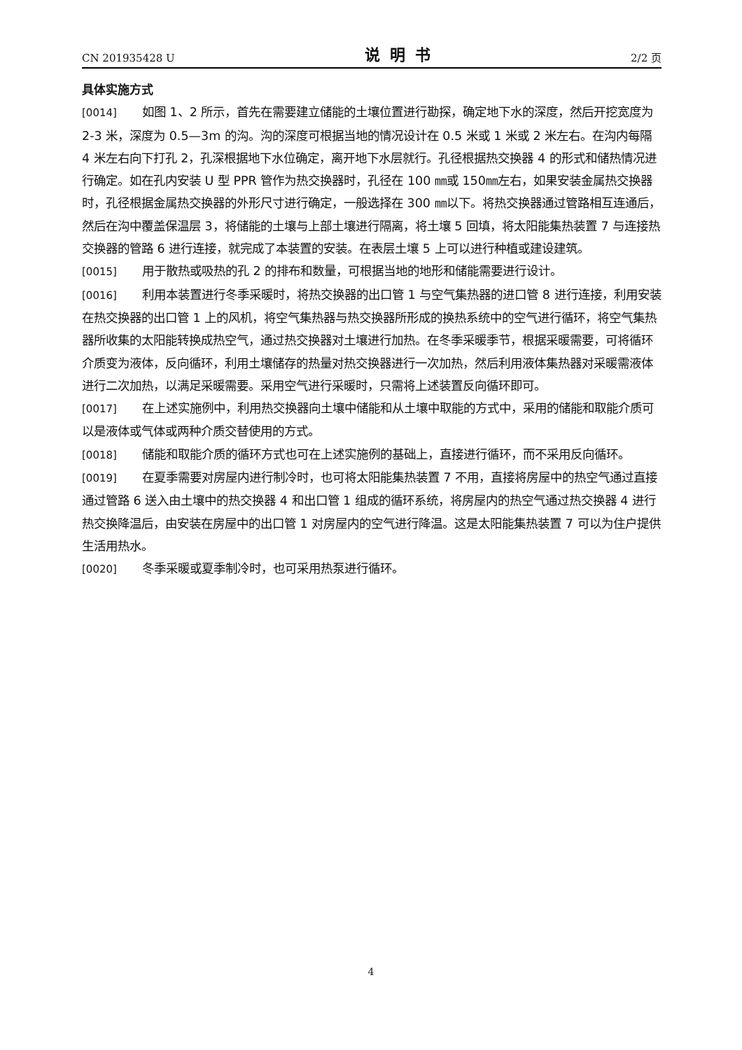CN 201935428 U 说明书 2/2 页
具体实施方式
[0014] 如图 1、2 所示，首先在需要建立储能的土壤位置进行勘探，确定地下水的深度，然后开挖宽度为 2-3 米，深度为 0.5—3m 的沟。沟的深度可根据当地的情况设计在 0.5 米或 1 米或 2 米左右。在沟内每隔 4 米左右向下打孔 2，孔深根据地下水位确定，离开地下水层就行。孔径根据热交换器 4 的形式和储热情况进行确定。如在孔内安装 U 型 PPR 管作为热交换器时，孔径在 100 ㎜或 150㎜左右，如果安装金属热交换器时，孔径根据金属热交换器的外形尺寸进行确定，一般选择在 300 ㎜以下。将热交换器通过管路相互连通后，然后在沟中覆盖保温层 3，将储能的土壤与上部土壤进行隔离，将土壤 5 回填，将太阳能集热装置 7 与连接热交换器的管路 6 进行连接，就完成了本装置的安装。在表层土壤 5 上可以进行种植或建设建筑。
[0015] 用于散热或吸热的孔 2 的排布和数量，可根据当地的地形和储能需要进行设计。
[0016] 利用本装置进行冬季采暖时，将热交换器的出口管 1 与空气集热器的进口管 8 进行连接，利用安装在热交换器的出口管 1 上的风机，将空气集热器与热交换器所形成的换热系统中的空气进行循环，将空气集热器所收集的太阳能转换成热空气，通过热交换器对土壤进行加热。在冬季采暖季节，根据采暖需要，可将循环介质变为液体，反向循环，利用土壤储存的热量对热交换器进行一次加热，然后利用液体集热器对采暖需液体进行二次加热，以满足采暖需要。采用空气进行采暖时，只需将上述装置反向循环即可。
[0017] 在上述实施例中，利用热交换器向土壤中储能和从土壤中取能的方式中，采用的储能和取能介质可以是液体或气体或两种介质交替使用的方式。
[0018] 储能和取能介质的循环方式也可在上述实施例的基础上，直接进行循环，而不采用反向循环。
[0019] 在夏季需要对房屋内进行制冷时，也可将太阳能集热装置 7 不用，直接将房屋中的热空气通过直接通过管路 6 送入由土壤中的热交换器 4 和出口管 1 组成的循环系统，将房屋内的热空气通过热交换器 4 进行热交换降温后，由安装在房屋中的出口管 1 对房屋内的空气进行降温。这是太阳能集热装置 7 可以为住户提供生活用热水。
[0020] 冬季采暖或夏季制冷时，也可采用热泵进行循环。
4